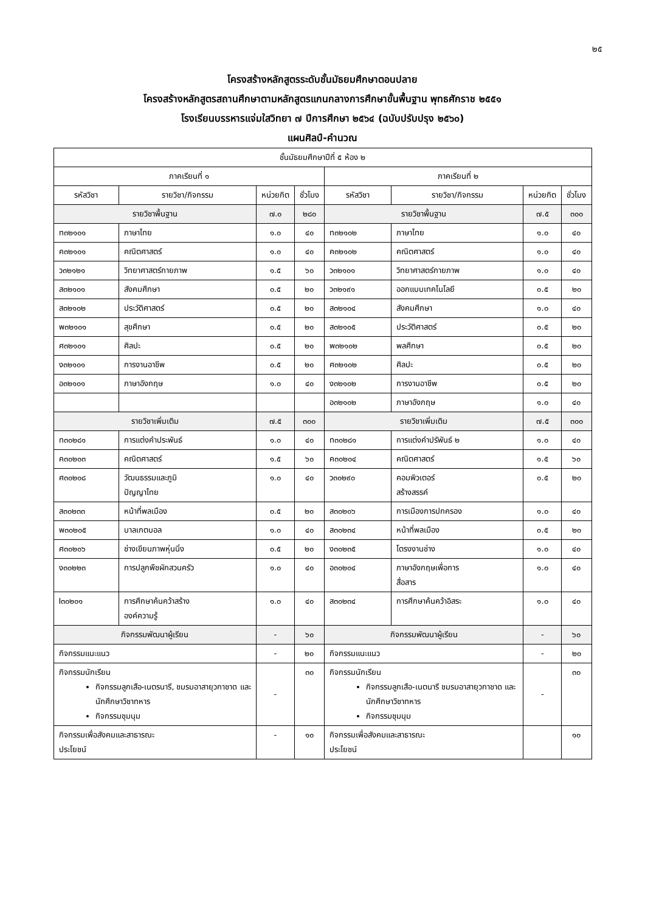๒๕
โครงสร้างหลักสูตรระดับชั้นมัธยมศึกษาตอนปลาย
โครงสร้างหลักสูตรสถานศึกษาตามหลักสูตรแกนกลางการศึกษาขั้นพื้นฐาน พุทธศักราช ๒๕๕๑
โรงเรียนบรรหารแจ่มใสวิทยา ๗ ปีการศึกษา ๒๕๖๔ (ฉบับปรับปรุง ๒๕๖๐)
แผนศิลป์-คำนวณ
| ชั้นมัธยมศึกษาปีที่ ๕ ห้อง ๒ | | | | | | | |
| --- | --- | --- | --- | --- | --- | --- | --- |
| ภาคเรียนที่ ๑ | | | | ภาคเรียนที่ ๒ | | | |
| รหัสวิชา | รายวิชา/กิจกรรม | หน่วยกิต | ชั่วโมง | รหัสวิชา | รายวิชา/กิจกรรม | หน่วยกิต | ชั่วโมง |
| รายวิชาพื้นฐาน | | ๗.๐ | ๒๘๐ | รายวิชาพื้นฐาน | | ๗.๕ | ๓๐๐ |
| ท๓๒๑๐๑ | ภาษาไทย | ๑.๐ | ๔๐ | ท๓๒๑๐๒ | ภาษาไทย | ๑.๐ | ๔๐ |
| ค๓๒๑๐๑ | คณิตศาสตร์ | ๑.๐ | ๔๐ | ค๓๒๑๐๒ | คณิตศาสตร์ | ๑.๐ | ๔๐ |
| ว๓๒๑๒๑ | วิทยาศาสตร์กายภาพ | ๑.๕ | ๖๐ | ว๓๒๑๐๑ | วิทยาศาสตร์กายภาพ | ๑.๐ | ๔๐ |
| ส๓๒๑๐๑ | สังคมศึกษา | ๐.๕ | ๒๐ | ว๓๒๑๙๑ | ออกแบบเทคโนโลยี | ๐.๕ | ๒๐ |
| ส๓๒๑๐๒ | ประวัติศาสตร์ | ๐.๕ | ๒๐ | ส๓๒๑๐๔ | สังคมศึกษา | ๑.๐ | ๔๐ |
| พ๓๒๑๐๑ | สุขศึกษา | ๐.๕ | ๒๐ | ส๓๒๑๐๕ | ประวัติศาสตร์ | ๐.๕ | ๒๐ |
| ศ๓๒๑๐๑ | ศิลปะ | ๐.๕ | ๒๐ | พ๓๒๑๐๒ | พลศึกษา | ๐.๕ | ๒๐ |
| ง๓๒๑๐๑ | การงานอาชีพ | ๐.๕ | ๒๐ | ศ๓๒๑๐๒ | ศิลปะ | ๐.๕ | ๒๐ |
| อ๓๒๑๐๑ | ภาษาอังกฤษ | ๑.๐ | ๔๐ | ง๓๒๑๐๒ | การงานอาชีพ | ๐.๕ | ๒๐ |
| | | | | อ๓๒๑๐๒ | ภาษาอังกฤษ | ๑.๐ | ๔๐ |
| รายวิชาเพิ่มเติม | | ๗.๕ | ๓๐๐ | รายวิชาเพิ่มเติม | | ๗.๕ | ๓๐๐ |
| ท๓๐๒๘๑ | การแต่งคำประพันธ์ | ๑.๐ | ๔๐ | ท๓๐๒๘๑ | การแต่งคำปรัพันธ์ ๒ | ๑.๐ | ๔๐ |
| ค๓๐๒๐๓ | คณิตศาสตร์ | ๑.๕ | ๖๐ | ค๓๐๒๐๔ | คณิตศาสตร์ | ๑.๕ | ๖๐ |
| ศ๓๐๒๐๘ | วัฒนธรรมและภูมิ ปัญญาไทย | ๑.๐ | ๔๐ | ว๓๐๒๙๐ | คอมพิวเตอร์ สร้างสรรค์ | ๐.๕ | ๒๐ |
| ส๓๐๒๓๓ | หน้าที่พลเมือง | ๐.๕ | ๒๐ | ส๓๐๒๐๖ | การเมืองการปกครอง | ๑.๐ | ๔๐ |
| พ๓๐๒๐๕ | บาลเกตบอล | ๑.๐ | ๔๐ | ส๓๐๒๓๔ | หน้าที่พลเมือง | ๐.๕ | ๒๐ |
| ศ๓๐๒๐๖ | ช่างเขียนภาพหุ่นนิ่ง | ๐.๕ | ๒๐ | ง๓๐๒๓๕ | โตรงงานช่าง | ๑.๐ | ๔๐ |
| ง๓๐๒๒๓ | การปลูกพืชผักสวนครัว | ๑.๐ | ๔๐ | อ๓๐๒๐๔ | ภาษาอังกฤษเพื่อการ สื่อสาร | ๑.๐ | ๔๐ |
| I๓๐๒๐๑ | การศึกษาค้นคว้าสร้าง องค์ความรู้ | ๑.๐ | ๔๐ | ส๓๐๒๓๔ | การศึกษาค้นคว้าอิสระ | ๑.๐ | ๔๐ |
| กิจกรรมพัฒนาผู้เรียน | | - | ๖๐ | กิจกรรมพัฒนาผู้เรียน | | - | ๖๐ |
| กิจกรรมแนะแนว | | - | ๒๐ | กิจกรรมแนะแนว | | - | ๒๐ |
| กิจกรรมนักเรียน กิจกรรมลูกเสือ-เนตรนารี, ชมรมอาสายุวกาชาด และนักศึกษาวิชาทหาร กิจกรรมชุมนุม | | - | ๓๐ | กิจกรรมนักเรียน กิจกรรมลูกเสือ-เนตนารี ชมรมอาสายุวกาชาด และนักศึกษาวิชาทหาร กิจกรรมชุมนุม | | - | ๓๐ |
| กิจกรรมเพื่อสังคมและสาธารณะ ประโยชน์ | | - | ๑๐ | กิจกรรมเพื่อสังคมและสาธารณะ ประโยชน์ | | | ๑๐ |